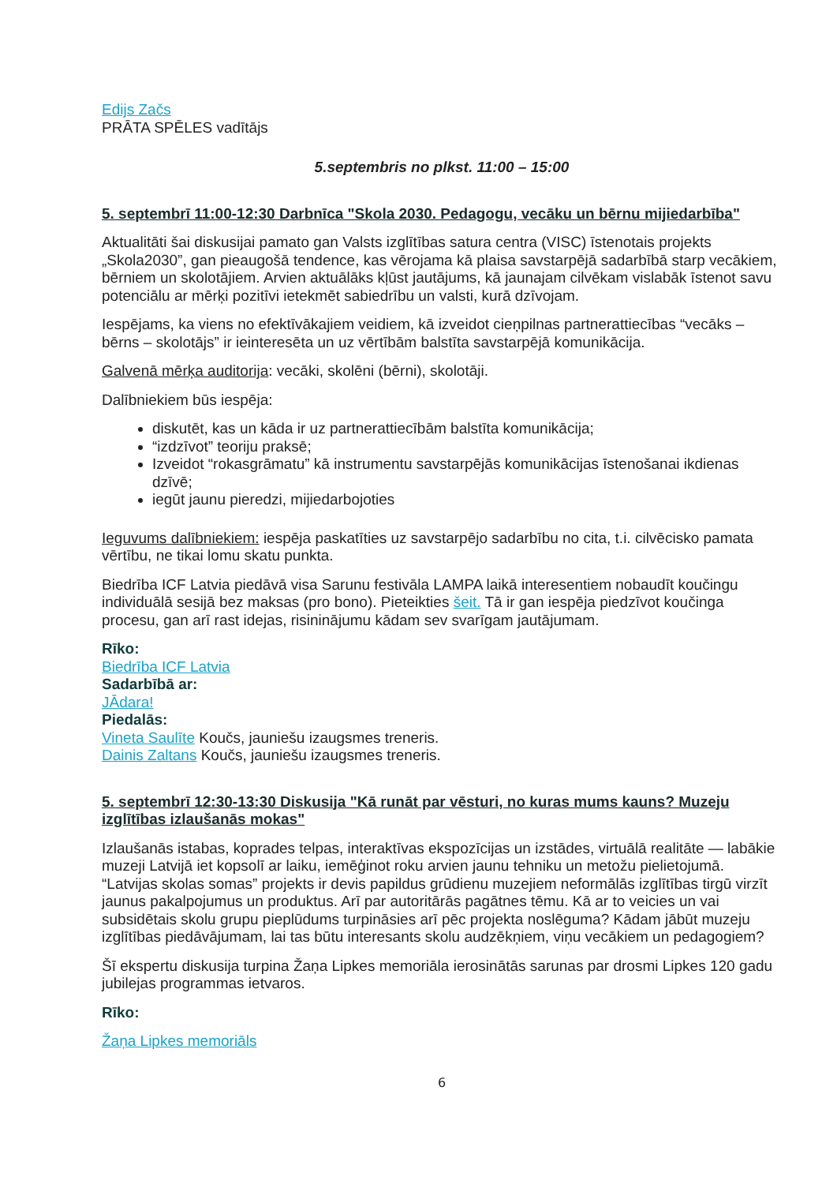Edijs Začs
PRĀTA SPĒLES vadītājs
5.septembris no plkst. 11:00 – 15:00
5. septembrī 11:00-12:30 Darbnīca "Skola 2030. Pedagogu, vecāku un bērnu mijiedarbība"
Aktualitāti šai diskusijai pamato gan Valsts izglītības satura centra (VISC) īstenotais projekts „Skola2030”, gan pieaugošā tendence, kas vērojama kā plaisa savstarpējā sadarbībā starp vecākiem, bērniem un skolotājiem. Arvien aktuālāks kļūst jautājums, kā jaunajam cilvēkam vislabāk īstenot savu potenciālu ar mērķi pozitīvi ietekmēt sabiedrību un valsti, kurā dzīvojam.
Iespējams, ka viens no efektīvākajiem veidiem, kā izveidot cieņpilnas partnerattiecības “vecāks – bērns – skolotājs” ir ieinteresēta un uz vērtībām balstīta savstarpējā komunikācija.
Galvenā mērķa auditorija: vecāki, skolēni (bērni), skolotāji.
Dalībniekiem būs iespēja:
diskutēt, kas un kāda ir uz partnerattiecībām balstīta komunikācija;
“izdzīvot” teoriju praksē;
Izveidot “rokasgrāmatu” kā instrumentu savstarpējās komunikācijas īstenošanai ikdienas dzīvē;
iegūt jaunu pieredzi, mijiedarbojoties
Ieguvums dalībniekiem: iespēja paskatīties uz savstarpējo sadarbību no cita, t.i. cilvēcisko pamata vērtību, ne tikai lomu skatu punkta.
Biedrība ICF Latvia piedāvā visa Sarunu festivāla LAMPA laikā interesentiem nobaudīt koučingu individuālā sesijā bez maksas (pro bono). Pieteikties šeit. Tā ir gan iespēja piedzīvot koučinga procesu, gan arī rast idejas, risininājumu kādam sev svarīgam jautājumam.
Rīko:
Biedrība ICF Latvia
Sadarbībā ar:
JĀdara!
Piedalās:
Vineta Saulīte Koučs, jauniešu izaugsmes treneris.
Dainis Zaltans Koučs, jauniešu izaugsmes treneris.
5. septembrī 12:30-13:30 Diskusija "Kā runāt par vēsturi, no kuras mums kauns? Muzeju izglītības izlaušanās mokas"
Izlaušanās istabas, koprades telpas, interaktīvas ekspozīcijas un izstādes, virtuālā realitāte — labākie muzeji Latvijā iet kopsolī ar laiku, iemēģinot roku arvien jaunu tehniku un metožu pielietojumā. “Latvijas skolas somas” projekts ir devis papildus grūdienu muzejiem neformālās izglītības tirgū virzīt jaunus pakalpojumus un produktus. Arī par autoritārās pagātnes tēmu. Kā ar to veicies un vai subsidētais skolu grupu pieplūdums turpināsies arī pēc projekta noslēguma? Kādam jābūt muzeju izglītības piedāvājumam, lai tas būtu interesants skolu audzēkņiem, viņu vecākiem un pedagogiem?
Šī ekspertu diskusija turpina Žaņa Lipkes memoriāla ierosinātās sarunas par drosmi Lipkes 120 gadu jubilejas programmas ietvaros.
Rīko:
Žaņa Lipkes memoriāls
6